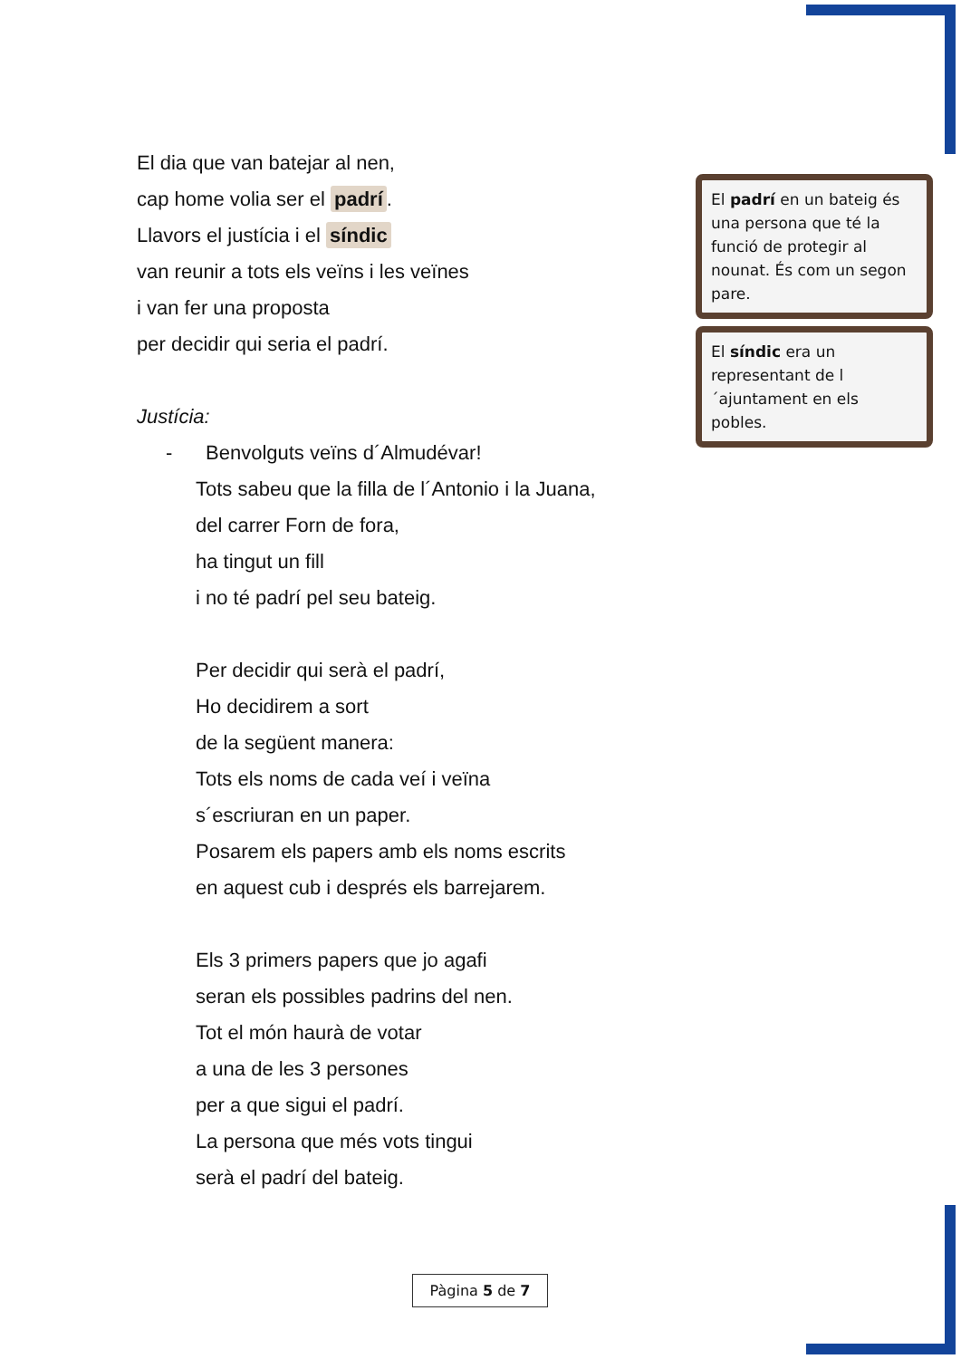El dia que van batejar al nen,
cap home volia ser el padrí.
Llavors el justícia i el síndic
van reunir a tots els veïns i les veïnes
i van fer una proposta
per decidir qui seria el padrí.
Justícia:
- Benvolguts veïns d´Almudévar!
Tots sabeu que la filla de l´Antonio i la Juana,
del carrer Forn de fora,
ha tingut un fill
i no té padrí pel seu bateig.
Per decidir qui serà el padrí,
Ho decidirem a sort
de la següent manera:
Tots els noms de cada veí i veïna
s´escriuran en un paper.
Posarem els papers amb els noms escrits
en aquest cub i després els barrejarem.
Els 3 primers papers que jo agafi
seran els possibles padrins del nen.
Tot el món haurà de votar
a una de les 3 persones
per a que sigui el padrí.
La persona que més vots tingui
serà el padrí del bateig.
El padrí en un bateig és una persona que té la funció de protegir al nounat. És com un segon pare.
El síndic era un representant de l´ajuntament en els pobles.
Pàgina 5 de 7